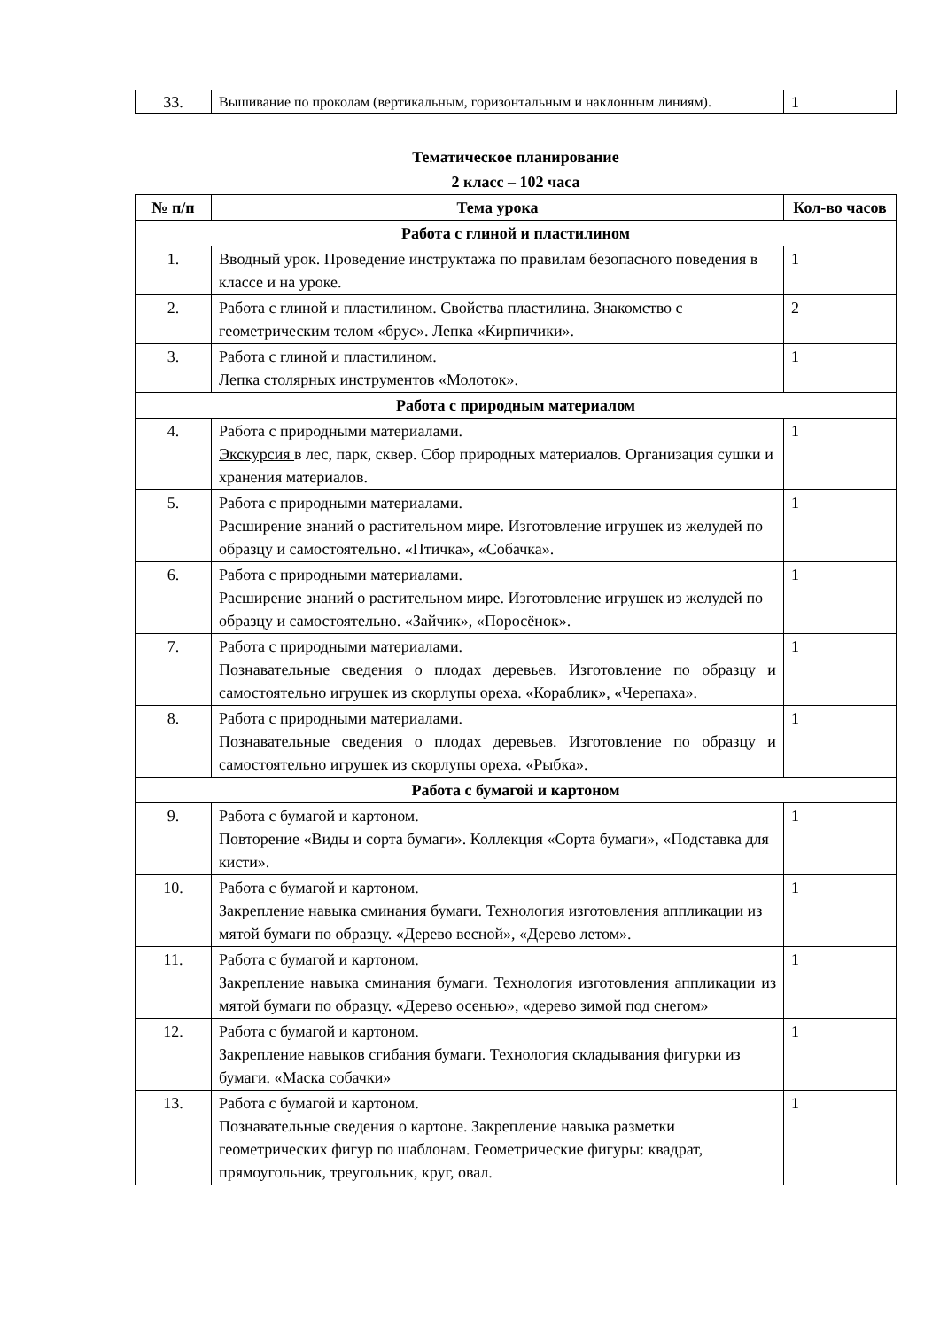| 33. | Вышивание по проколам (вертикальным, горизонтальным и наклонным линиям). | 1 |
Тематическое планирование
2 класс – 102 часа
| № п/п | Тема урока | Кол-во часов |
| --- | --- | --- |
| Работа с глиной и пластилином | | |
| 1. | Вводный урок. Проведение инструктажа по правилам безопасного поведения в классе и на уроке. | 1 |
| 2. | Работа с глиной и пластилином. Свойства пластилина. Знакомство с геометрическим телом «брус». Лепка «Кирпичики». | 2 |
| 3. | Работа с глиной и пластилином. Лепка столярных инструментов «Молоток». | 1 |
| Работа с природным материалом | | |
| 4. | Работа с природными материалами. Экскурсия в лес, парк, сквер. Сбор природных материалов. Организация сушки и хранения материалов. | 1 |
| 5. | Работа с природными материалами. Расширение знаний о растительном мире. Изготовление игрушек из желудей по образцу и самостоятельно. «Птичка», «Собачка». | 1 |
| 6. | Работа с природными материалами. Расширение знаний о растительном мире. Изготовление игрушек из желудей по образцу и самостоятельно. «Зайчик», «Поросёнок». | 1 |
| 7. | Работа с природными материалами. Познавательные сведения о плодах деревьев. Изготовление по образцу и самостоятельно игрушек из скорлупы ореха. «Кораблик», «Черепаха». | 1 |
| 8. | Работа с природными материалами. Познавательные сведения о плодах деревьев. Изготовление по образцу и самостоятельно игрушек из скорлупы ореха. «Рыбка». | 1 |
| Работа с бумагой и картоном | | |
| 9. | Работа с бумагой и картоном. Повторение «Виды и сорта бумаги». Коллекция «Сорта бумаги», «Подставка для кисти». | 1 |
| 10. | Работа с бумагой и картоном. Закрепление навыка сминания бумаги. Технология изготовления аппликации из мятой бумаги по образцу. «Дерево весной», «Дерево летом». | 1 |
| 11. | Работа с бумагой и картоном. Закрепление навыка сминания бумаги. Технология изготовления аппликации из мятой бумаги по образцу. «Дерево осенью», «дерево зимой под снегом» | 1 |
| 12. | Работа с бумагой и картоном. Закрепление навыков сгибания бумаги. Технология складывания фигурки из бумаги. «Маска собачки» | 1 |
| 13. | Работа с бумагой и картоном. Познавательные сведения о картоне. Закрепление навыка разметки геометрических фигур по шаблонам. Геометрические фигуры: квадрат, прямоугольник, треугольник, круг, овал. | 1 |